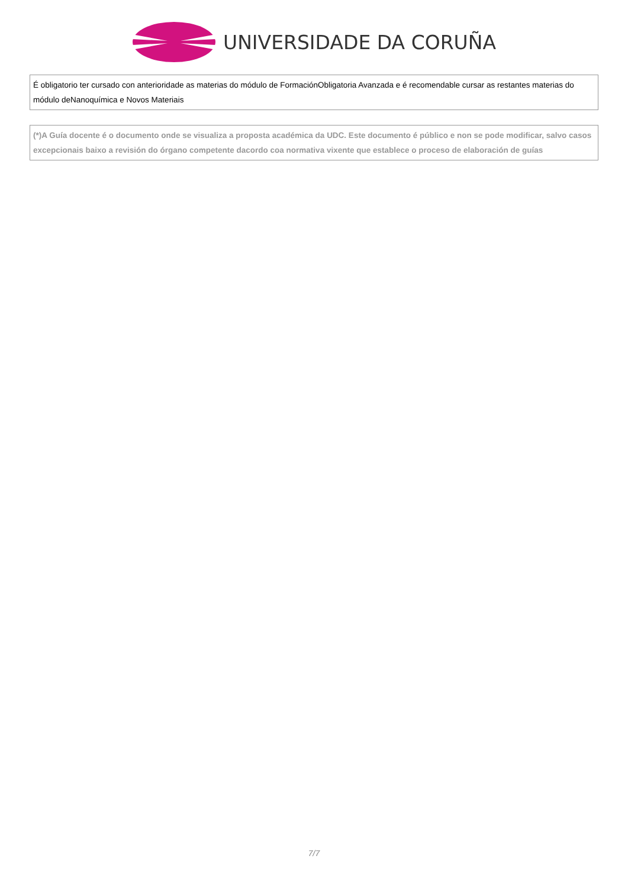UNIVERSIDADE DA CORUÑA
É obligatorio ter cursado con anterioridade as materias do módulo de FormaciónObligatoria Avanzada e é recomendable cursar as restantes materias do módulo deNanoquímica e Novos Materiais
(*)A Guía docente é o documento onde se visualiza a proposta académica da UDC. Este documento é público e non se pode modificar, salvo casos excepcionais baixo a revisión do órgano competente dacordo coa normativa vixente que establece o proceso de elaboración de guías
7/7